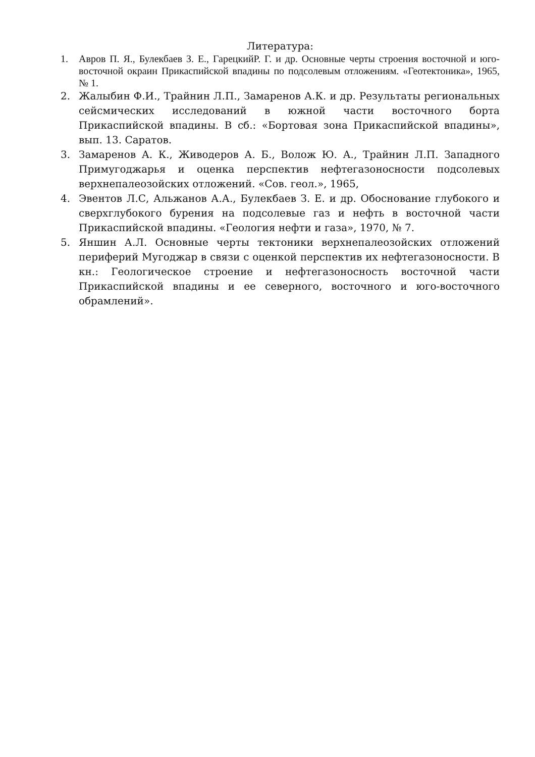Литература:
1. Авров П. Я., Булекбаев З. Е., ГарецкийР. Г. и др. Основные черты строения восточной и юго-восточной окраин Прикаспийской впадины по подсолевым отложениям. «Геотектоника», 1965, № 1.
2. Жалыбин Ф.И., Трайнин Л.П., Замаренов А.К. и др. Результаты региональных сейсмических исследований в южной части восточного борта Прикаспийской впадины. В сб.: «Бортовая зона Прикаспийской впадины», вып. 13. Саратов.
3. Замаренов А. К., Живодеров А. Б., Волож Ю. А., Трайнин Л.П. Западного Примугоджарья и оценка перспектив нефтегазоносности подсолевых верхнепалеозойских отложений. «Сов. геол.», 1965,
4. Эвентов Л.С, Альжанов А.А., Булекбаев З. Е. и др. Обоснование глубокого и сверхглубокого бурения на подсолевые газ и нефть в восточной части Прикаспийской впадины. «Геология нефти и газа», 1970, № 7.
5. Яншин А.Л. Основные черты тектоники верхнепалеозойских отложений периферий Мугоджар в связи с оценкой перспектив их нефтегазоносности. В кн.: Геологическое строение и нефтегазоносность восточной части Прикаспийской впадины и ее северного, восточного и юго-восточного обрамлений».